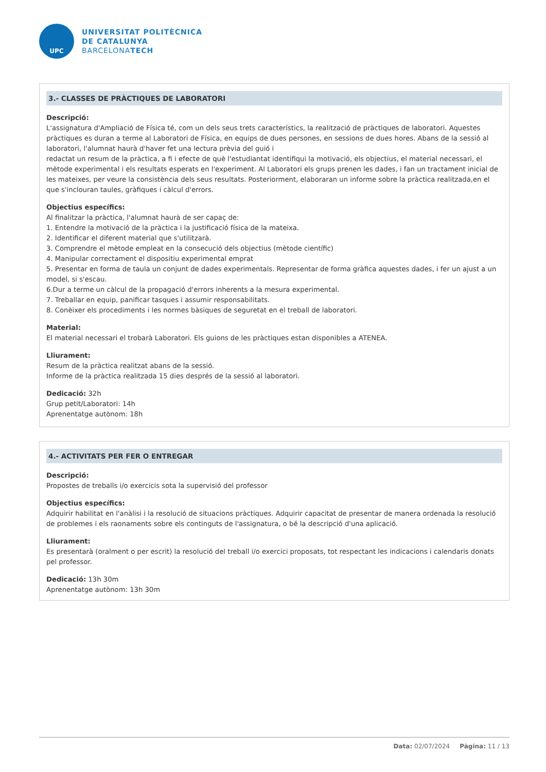UPC
UNIVERSITAT POLITÈCNICA
DE CATALUNYA
BARCELONATECH
3.- CLASSES DE PRÀCTIQUES DE LABORATORI
Descripció:
L'assignatura d'Ampliació de Física té, com un dels seus trets característics, la realització de pràctiques de laboratori. Aquestes pràctiques es duran a terme al Laboratori de Física, en equips de dues persones, en sessions de dues hores. Abans de la sessió al laboratori, l'alumnat haurà d'haver fet una lectura prèvia del guió i
redactat un resum de la pràctica, a fi i efecte de què l'estudiantat identifiqui la motivació, els objectius, el material necessari, el mètode experimental i els resultats esperats en l'experiment. Al Laboratori els grups prenen les dades, i fan un tractament inicial de les mateixes, per veure la consistència dels seus resultats. Posteriorment, elaboraran un informe sobre la pràctica realitzada,en el que s'inclouran taules, gràfiques i càlcul d'errors.
Objectius específics:
Al finalitzar la pràctica, l'alumnat haurà de ser capaç de:
1. Entendre la motivació de la pràctica i la justificació física de la mateixa.
2. Identificar el diferent material que s'utilitzarà.
3. Comprendre el mètode empleat en la consecució dels objectius (mètode científic)
4. Manipular correctament el dispositiu experimental emprat
5. Presentar en forma de taula un conjunt de dades experimentals. Representar de forma gràfica aquestes dades, i fer un ajust a un model, si s'escau.
6.Dur a terme un càlcul de la propagació d'errors inherents a la mesura experimental.
7. Treballar en equip, panificar tasques i assumir responsabilitats.
8. Conèixer els procediments i les normes bàsiques de seguretat en el treball de laboratori.
Material:
El material necessari el trobarà Laboratori. Els guions de les pràctiques estan disponibles a ATENEA.
Lliurament:
Resum de la pràctica realitzat abans de la sessió.
Informe de la pràctica realitzada 15 dies després de la sessió al laboratori.
Dedicació: 32h
Grup petit/Laboratori: 14h
Aprenentatge autònom: 18h
4.- ACTIVITATS PER FER O ENTREGAR
Descripció:
Propostes de treballs i/o exercicis sota la supervisió del professor
Objectius específics:
Adquirir habilitat en l'anàlisi i la resolució de situacions pràctiques. Adquirir capacitat de presentar de manera ordenada la resolució de problemes i els raonaments sobre els continguts de l'assignatura, o bé la descripció d'una aplicació.
Lliurament:
Es presentarà (oralment o per escrit) la resolució del treball i/o exercici proposats, tot respectant les indicacions i calendaris donats pel professor.
Dedicació: 13h 30m
Aprenentatge autònom: 13h 30m
Data: 02/07/2024 Pàgina: 11 / 13